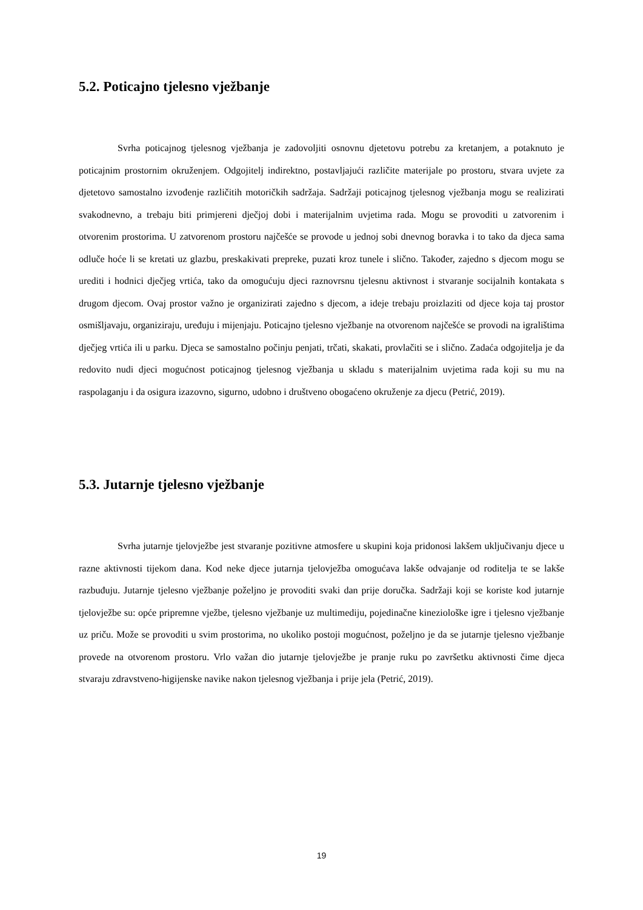5.2. Poticajno tjelesno vježbanje
Svrha poticajnog tjelesnog vježbanja je zadovoljiti osnovnu djetetovu potrebu za kretanjem, a potaknuto je poticajnim prostornim okruženjem. Odgojitelj indirektno, postavljajući različite materijale po prostoru, stvara uvjete za djetetovo samostalno izvođenje različitih motoričkih sadržaja. Sadržaji poticajnog tjelesnog vježbanja mogu se realizirati svakodnevno, a trebaju biti primjereni dječjoj dobi i materijalnim uvjetima rada. Mogu se provoditi u zatvorenim i otvorenim prostorima. U zatvorenom prostoru najčešće se provode u jednoj sobi dnevnog boravka i to tako da djeca sama odluče hoće li se kretati uz glazbu, preskakivati prepreke, puzati kroz tunele i slično. Također, zajedno s djecom mogu se urediti i hodnici dječjeg vrtića, tako da omogućuju djeci raznovrsnu tjelesnu aktivnost i stvaranje socijalnih kontakata s drugom djecom. Ovaj prostor važno je organizirati zajedno s djecom, a ideje trebaju proizlaziti od djece koja taj prostor osmišljavaju, organiziraju, uređuju i mijenjaju. Poticajno tjelesno vježbanje na otvorenom najčešće se provodi na igralištima dječjeg vrtića ili u parku. Djeca se samostalno počinju penjati, trčati, skakati, provlačiti se i slično. Zadaća odgojitelja je da redovito nudi djeci mogućnost poticajnog tjelesnog vježbanja u skladu s materijalnim uvjetima rada koji su mu na raspolaganju i da osigura izazovno, sigurno, udobno i društveno obogaćeno okruženje za djecu (Petrić, 2019).
5.3. Jutarnje tjelesno vježbanje
Svrha jutarnje tjelovježbe jest stvaranje pozitivne atmosfere u skupini koja pridonosi lakšem uključivanju djece u razne aktivnosti tijekom dana. Kod neke djece jutarnja tjelovježba omogućava lakše odvajanje od roditelja te se lakše razbuđuju. Jutarnje tjelesno vježbanje poželjno je provoditi svaki dan prije doručka. Sadržaji koji se koriste kod jutarnje tjelovježbe su: opće pripremne vježbe, tjelesno vježbanje uz multimediju, pojedinačne kineziološke igre i tjelesno vježbanje uz priču. Može se provoditi u svim prostorima, no ukoliko postoji mogućnost, poželjno je da se jutarnje tjelesno vježbanje provede na otvorenom prostoru. Vrlo važan dio jutarnje tjelovježbe je pranje ruku po završetku aktivnosti čime djeca stvaraju zdravstveno-higijenske navike nakon tjelesnog vježbanja i prije jela (Petrić, 2019).
19